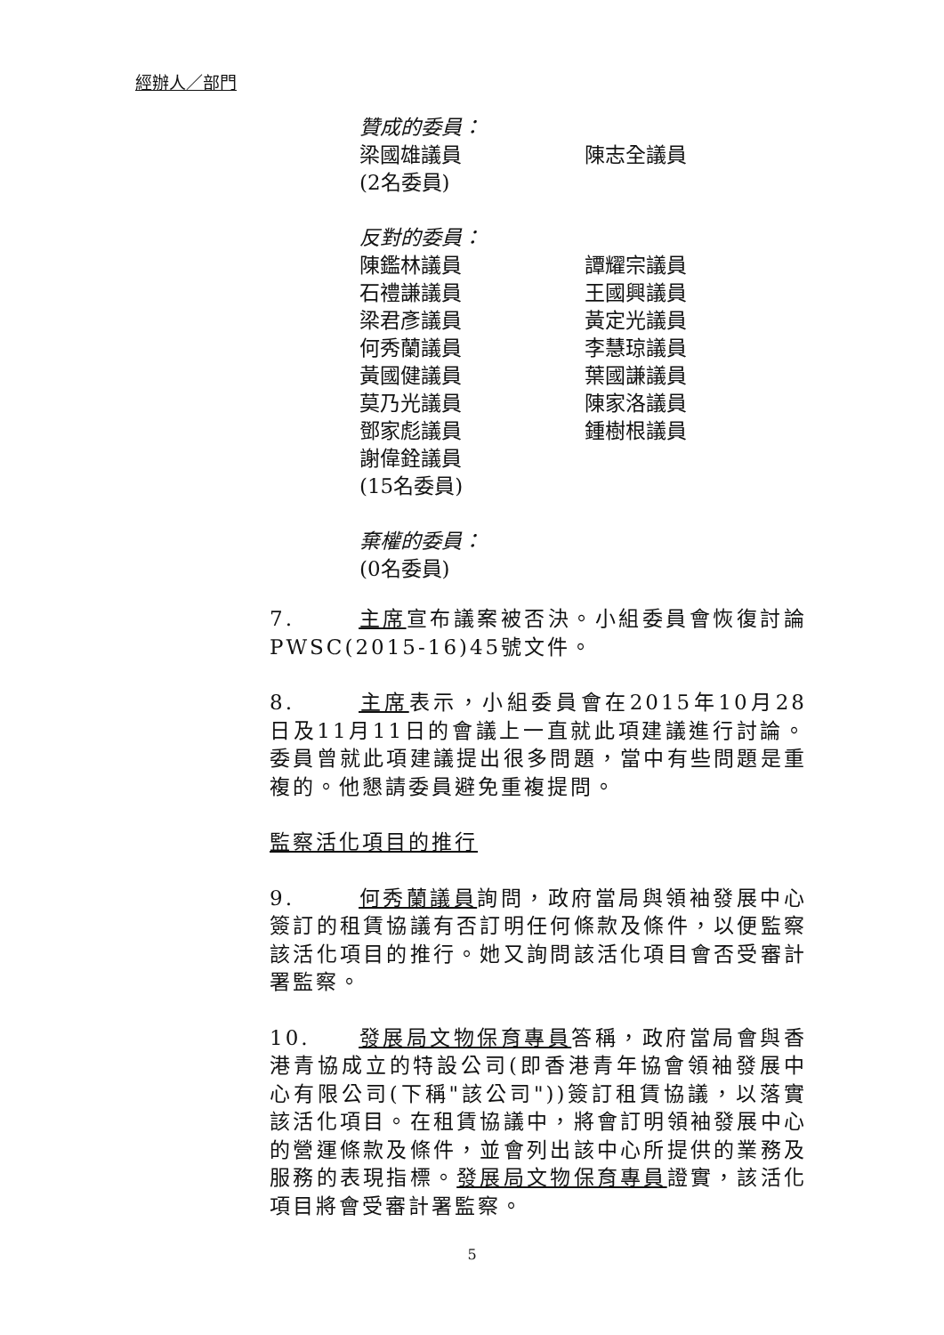經辦人／部門
贊成的委員：
梁國雄議員 陳志全議員
(2名委員)
反對的委員：
陳鑑林議員 譚耀宗議員
石禮謙議員 王國興議員
梁君彥議員 黃定光議員
何秀蘭議員 李慧琼議員
黃國健議員 葉國謙議員
莫乃光議員 陳家洛議員
鄧家彪議員 鍾樹根議員
謝偉銓議員
(15名委員)
棄權的委員：
(0名委員)
7. 主席宣布議案被否決。小組委員會恢復討論PWSC(2015-16)45號文件。
8. 主席表示，小組委員會在2015年10月28日及11月11日的會議上一直就此項建議進行討論。委員曾就此項建議提出很多問題，當中有些問題是重複的。他懇請委員避免重複提問。
監察活化項目的推行
9. 何秀蘭議員詢問，政府當局與領袖發展中心簽訂的租賃協議有否訂明任何條款及條件，以便監察該活化項目的推行。她又詢問該活化項目會否受審計署監察。
10. 發展局文物保育專員答稱，政府當局會與香港青協成立的特設公司(即香港青年協會領袖發展中心有限公司(下稱"該公司"))簽訂租賃協議，以落實該活化項目。在租賃協議中，將會訂明領袖發展中心的營運條款及條件，並會列出該中心所提供的業務及服務的表現指標。發展局文物保育專員證實，該活化項目將會受審計署監察。
5